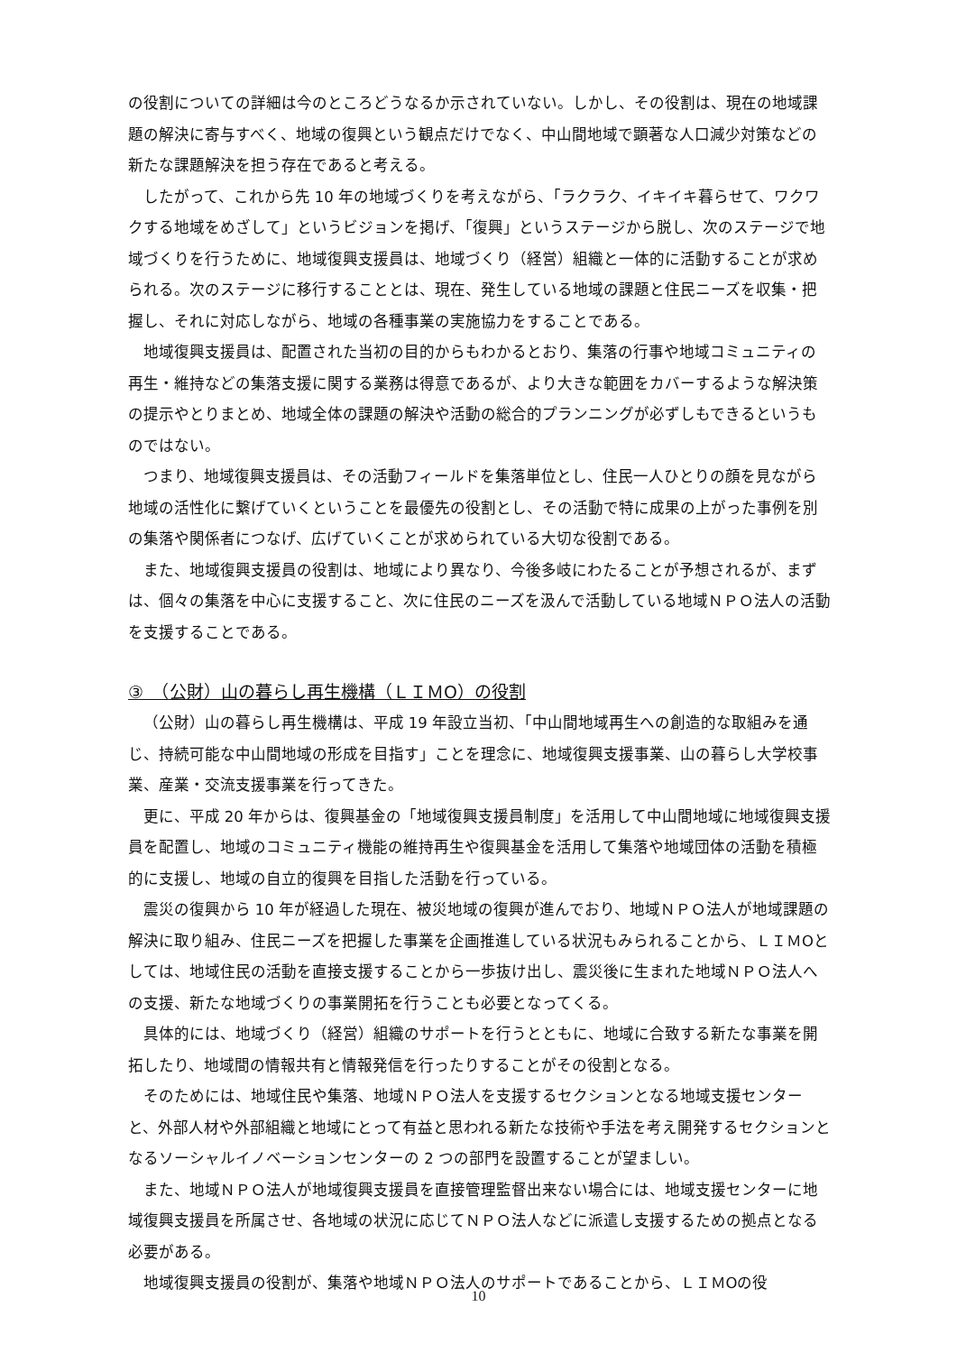の役割についての詳細は今のところどうなるか示されていない。しかし、その役割は、現在の地域課題の解決に寄与すべく、地域の復興という観点だけでなく、中山間地域で顕著な人口減少対策などの新たな課題解決を担う存在であると考える。
したがって、これから先 10 年の地域づくりを考えながら、「ラクラク、イキイキ暮らせて、ワクワクする地域をめざして」というビジョンを掲げ、「復興」というステージから脱し、次のステージで地域づくりを行うために、地域復興支援員は、地域づくり（経営）組織と一体的に活動することが求められる。次のステージに移行することとは、現在、発生している地域の課題と住民ニーズを収集・把握し、それに対応しながら、地域の各種事業の実施協力をすることである。
地域復興支援員は、配置された当初の目的からもわかるとおり、集落の行事や地域コミュニティの再生・維持などの集落支援に関する業務は得意であるが、より大きな範囲をカバーするような解決策の提示やとりまとめ、地域全体の課題の解決や活動の総合的プランニングが必ずしもできるというものではない。
つまり、地域復興支援員は、その活動フィールドを集落単位とし、住民一人ひとりの顔を見ながら地域の活性化に繋げていくということを最優先の役割とし、その活動で特に成果の上がった事例を別の集落や関係者につなげ、広げていくことが求められている大切な役割である。
また、地域復興支援員の役割は、地域により異なり、今後多岐にわたることが予想されるが、まずは、個々の集落を中心に支援すること、次に住民のニーズを汲んで活動している地域ＮＰＯ法人の活動を支援することである。
③　（公財）山の暮らし再生機構（ＬＩＭO）の役割
（公財）山の暮らし再生機構は、平成 19 年設立当初、「中山間地域再生への創造的な取組みを通じ、持続可能な中山間地域の形成を目指す」ことを理念に、地域復興支援事業、山の暮らし大学校事業、産業・交流支援事業を行ってきた。
更に、平成 20 年からは、復興基金の「地域復興支援員制度」を活用して中山間地域に地域復興支援員を配置し、地域のコミュニティ機能の維持再生や復興基金を活用して集落や地域団体の活動を積極的に支援し、地域の自立的復興を目指した活動を行っている。
震災の復興から 10 年が経過した現在、被災地域の復興が進んでおり、地域ＮＰＯ法人が地域課題の解決に取り組み、住民ニーズを把握した事業を企画推進している状況もみられることから、ＬＩＭOとしては、地域住民の活動を直接支援することから一歩抜け出し、震災後に生まれた地域ＮＰＯ法人への支援、新たな地域づくりの事業開拓を行うことも必要となってくる。
具体的には、地域づくり（経営）組織のサポートを行うとともに、地域に合致する新たな事業を開拓したり、地域間の情報共有と情報発信を行ったりすることがその役割となる。
そのためには、地域住民や集落、地域ＮＰＯ法人を支援するセクションとなる地域支援センターと、外部人材や外部組織と地域にとって有益と思われる新たな技術や手法を考え開発するセクションとなるソーシャルイノベーションセンターの 2 つの部門を設置することが望ましい。
また、地域ＮＰＯ法人が地域復興支援員を直接管理監督出来ない場合には、地域支援センターに地域復興支援員を所属させ、各地域の状況に応じてＮＰＯ法人などに派遣し支援するための拠点となる必要がある。
地域復興支援員の役割が、集落や地域ＮＰＯ法人のサポートであることから、ＬＩＭOの役
10